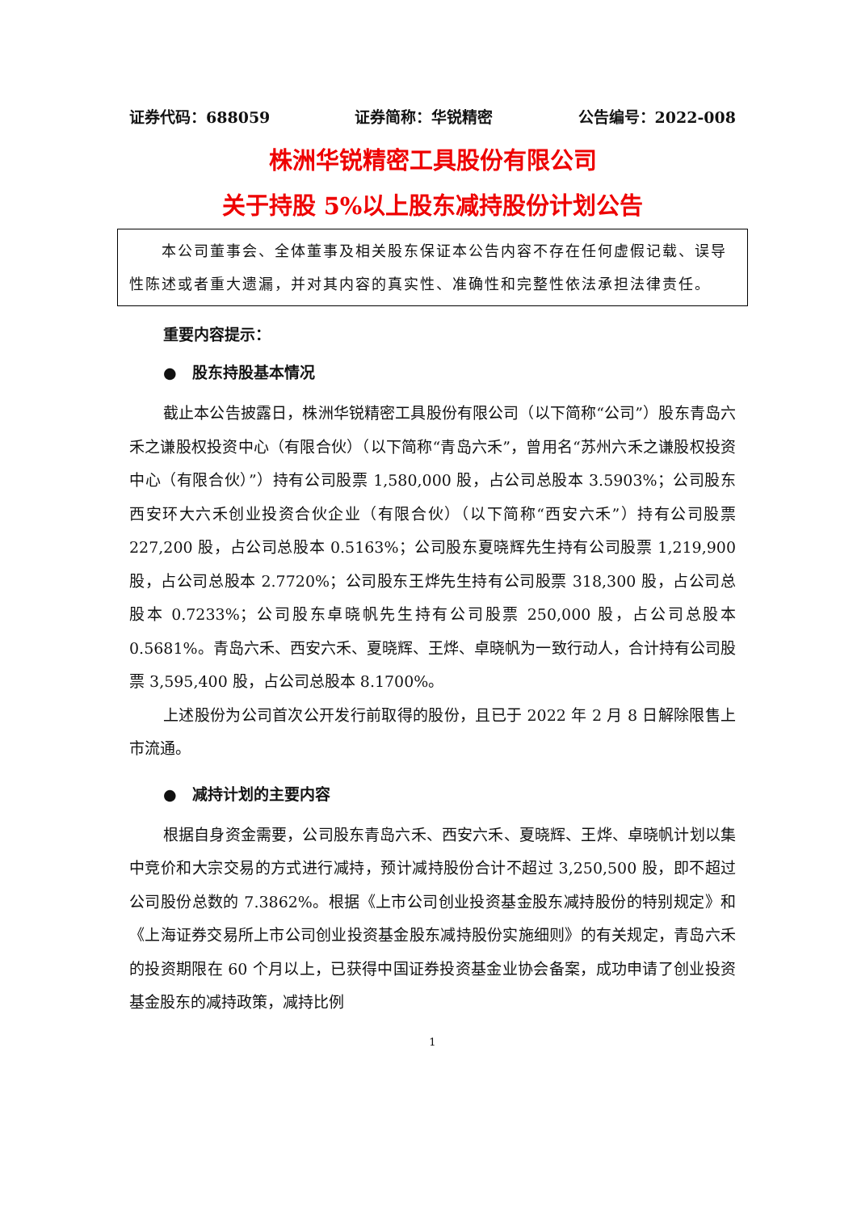证券代码：688059 证券简称：华锐精密 公告编号：2022-008
株洲华锐精密工具股份有限公司
关于持股 5%以上股东减持股份计划公告
　　本公司董事会、全体董事及相关股东保证本公告内容不存在任何虚假记载、误导性陈述或者重大遗漏，并对其内容的真实性、准确性和完整性依法承担法律责任。
重要内容提示：
●　股东持股基本情况
截止本公告披露日，株洲华锐精密工具股份有限公司（以下简称“公司”）股东青岛六禾之谦股权投资中心（有限合伙）（以下简称“青岛六禾”，曾用名“苏州六禾之谦股权投资中心（有限合伙）”）持有公司股票 1,580,000 股，占公司总股本 3.5903%；公司股东西安环大六禾创业投资合伙企业（有限合伙）（以下简称“西安六禾”）持有公司股票 227,200 股，占公司总股本 0.5163%；公司股东夏晓辉先生持有公司股票 1,219,900 股，占公司总股本 2.7720%；公司股东王烨先生持有公司股票 318,300 股，占公司总股本 0.7233%；公司股东卓晓帆先生持有公司股票 250,000 股，占公司总股本 0.5681%。青岛六禾、西安六禾、夏晓辉、王烨、卓晓帆为一致行动人，合计持有公司股票 3,595,400 股，占公司总股本 8.1700%。
上述股份为公司首次公开发行前取得的股份，且已于 2022 年 2 月 8 日解除限售上市流通。
●　减持计划的主要内容
根据自身资金需要，公司股东青岛六禾、西安六禾、夏晓辉、王烨、卓晓帆计划以集中竞价和大宗交易的方式进行减持，预计减持股份合计不超过 3,250,500 股，即不超过公司股份总数的 7.3862%。根据《上市公司创业投资基金股东减持股份的特别规定》和《上海证券交易所上市公司创业投资基金股东减持股份实施细则》的有关规定，青岛六禾的投资期限在 60 个月以上，已获得中国证券投资基金业协会备案，成功申请了创业投资基金股东的减持政策，减持比例
1